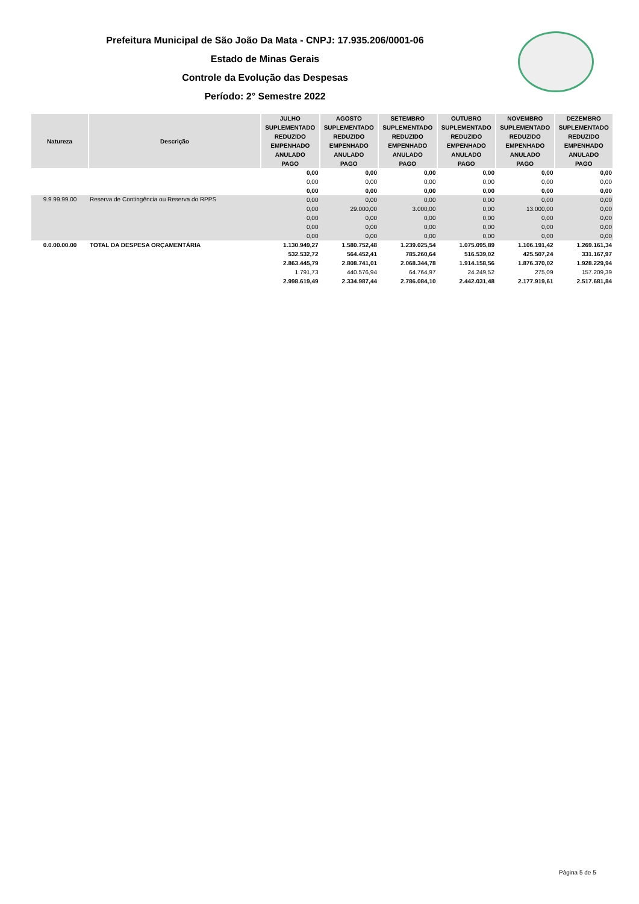Prefeitura Municipal de São João Da Mata - CNPJ: 17.935.206/0001-06
Estado de Minas Gerais
Controle da Evolução das Despesas
Período: 2° Semestre 2022
| Natureza | Descrição | JULHO | AGOSTO | SETEMBRO | OUTUBRO | NOVEMBRO | DEZEMBRO |
| --- | --- | --- | --- | --- | --- | --- | --- |
| | | SUPLEMENTADO | SUPLEMENTADO | SUPLEMENTADO | SUPLEMENTADO | SUPLEMENTADO | SUPLEMENTADO |
| | | REDUZIDO | REDUZIDO | REDUZIDO | REDUZIDO | REDUZIDO | REDUZIDO |
| | | EMPENHADO | EMPENHADO | EMPENHADO | EMPENHADO | EMPENHADO | EMPENHADO |
| | | ANULADO | ANULADO | ANULADO | ANULADO | ANULADO | ANULADO |
| | | PAGO | PAGO | PAGO | PAGO | PAGO | PAGO |
| | | 0,00 | 0,00 | 0,00 | 0,00 | 0,00 | 0,00 |
| | | 0,00 | 0,00 | 0,00 | 0,00 | 0,00 | 0,00 |
| | | 0,00 | 0,00 | 0,00 | 0,00 | 0,00 | 0,00 |
| 9.9.99.99.00 | Reserva de Contingência ou Reserva do RPPS | 0,00 | 0,00 | 0,00 | 0,00 | 0,00 | 0,00 |
| | | 0,00 | 29.000,00 | 3.000,00 | 0,00 | 13.000,00 | 0,00 |
| | | 0,00 | 0,00 | 0,00 | 0,00 | 0,00 | 0,00 |
| | | 0,00 | 0,00 | 0,00 | 0,00 | 0,00 | 0,00 |
| | | 0,00 | 0,00 | 0,00 | 0,00 | 0,00 | 0,00 |
| 0.0.00.00.00 | TOTAL DA DESPESA ORÇAMENTÁRIA | 1.130.949,27 | 1.580.752,48 | 1.239.025,54 | 1.075.095,89 | 1.106.191,42 | 1.269.161,34 |
| | | 532.532,72 | 564.452,41 | 785.260,64 | 516.539,02 | 425.507,24 | 331.167,97 |
| | | 2.863.445,79 | 2.808.741,01 | 2.068.344,78 | 1.914.158,56 | 1.876.370,02 | 1.928.229,94 |
| | | 1.791,73 | 440.576,94 | 64.764,97 | 24.249,52 | 275,09 | 157.209,39 |
| | | 2.998.619,49 | 2.334.987,44 | 2.786.084,10 | 2.442.031,48 | 2.177.919,61 | 2.517.681,84 |
Página 5 de 5